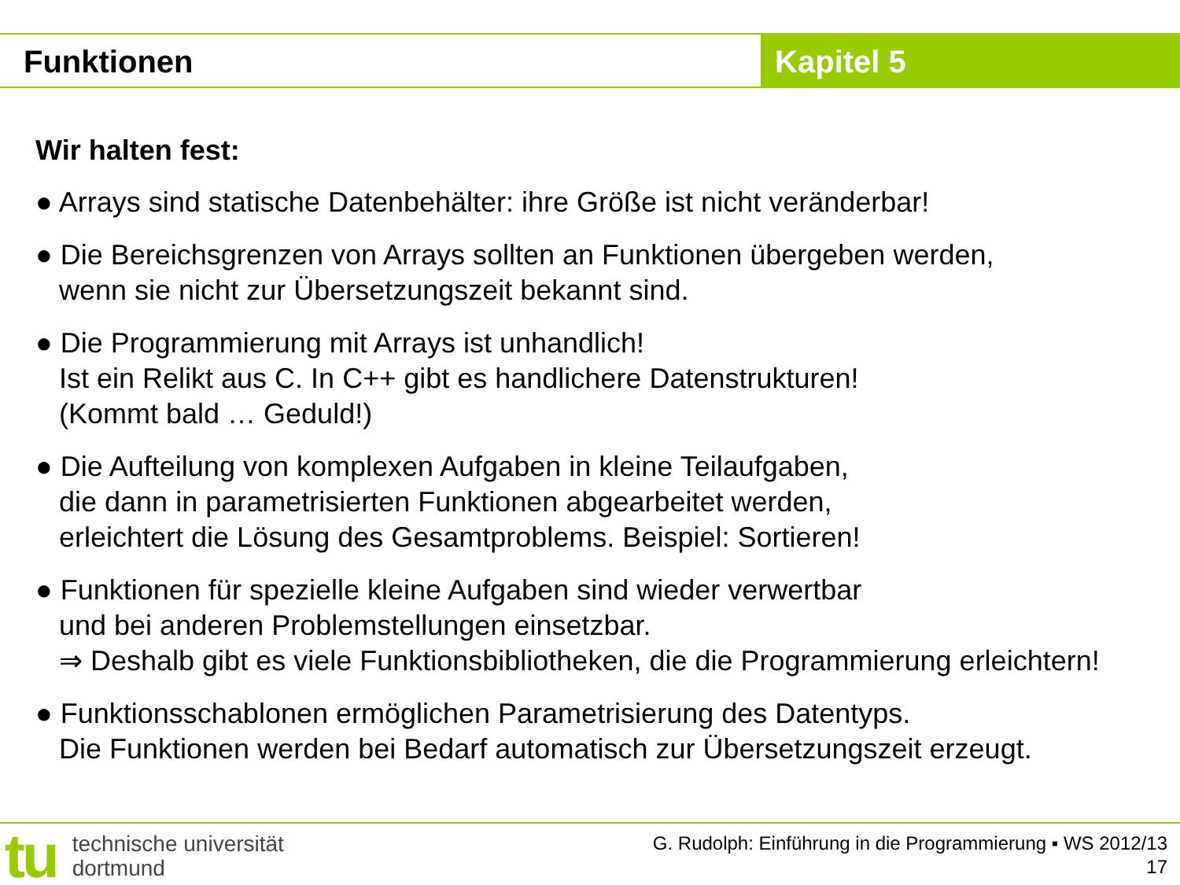Funktionen Kapitel 5
Wir halten fest:
● Arrays sind statische Datenbehälter: ihre Größe ist nicht veränderbar!
● Die Bereichsgrenzen von Arrays sollten an Funktionen übergeben werden,
wenn sie nicht zur Übersetzungszeit bekannt sind.
● Die Programmierung mit Arrays ist unhandlich!
Ist ein Relikt aus C. In C++ gibt es handlichere Datenstrukturen!
(Kommt bald … Geduld!)
● Die Aufteilung von komplexen Aufgaben in kleine Teilaufgaben,
die dann in parametrisierten Funktionen abgearbeitet werden,
erleichtert die Lösung des Gesamtproblems. Beispiel: Sortieren!
● Funktionen für spezielle kleine Aufgaben sind wieder verwertbar
und bei anderen Problemstellungen einsetzbar.
⇒ Deshalb gibt es viele Funktionsbibliotheken, die die Programmierung erleichtern!
● Funktionsschablonen ermöglichen Parametrisierung des Datentyps.
Die Funktionen werden bei Bedarf automatisch zur Übersetzungszeit erzeugt.
tu
technische universität
dortmund
G. Rudolph: Einführung in die Programmierung ▪ WS 2012/13
17